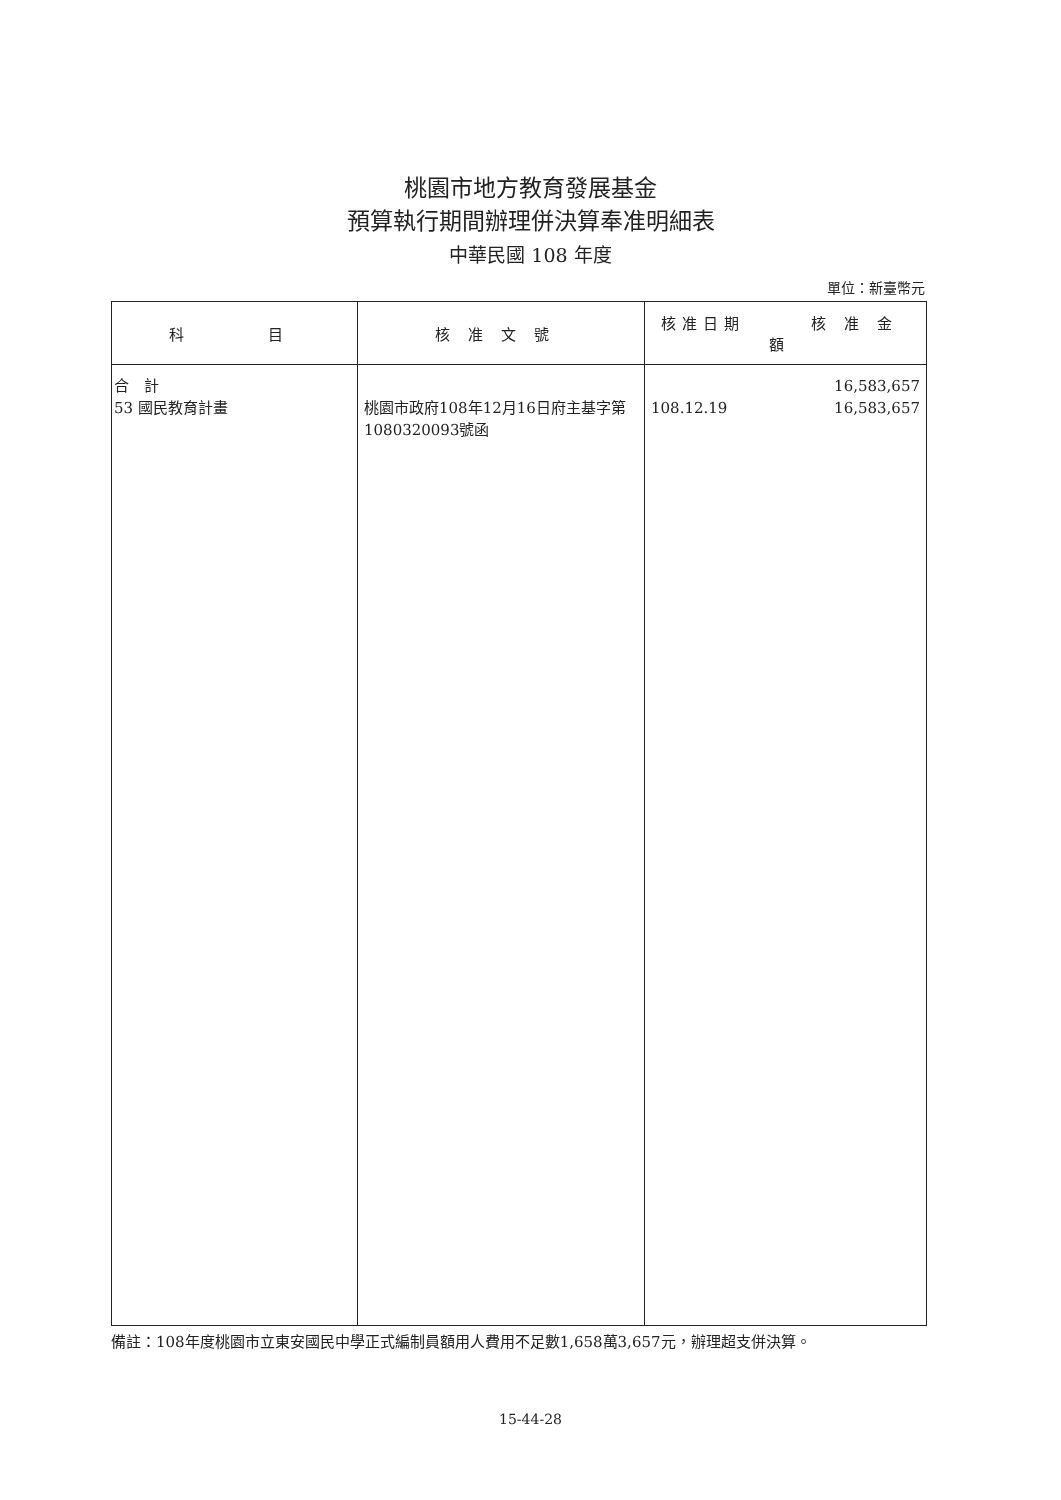桃園市地方教育發展基金
預算執行期間辦理併決算奉准明細表
中華民國 108 年度
單位：新臺幣元
| 科 目 | 核准文號 | 核准日期 核准金額 |
| --- | --- | --- |
| 合 計 53 國民教育計畫 | 桃園市政府108年12月16日府主基字第1080320093號函 | 16,583,657 108.12.19 16,583,657 |
備註：108年度桃園市立東安國民中學正式編制員額用人費用不足數1,658萬3,657元，辦理超支併決算。
15-44-28